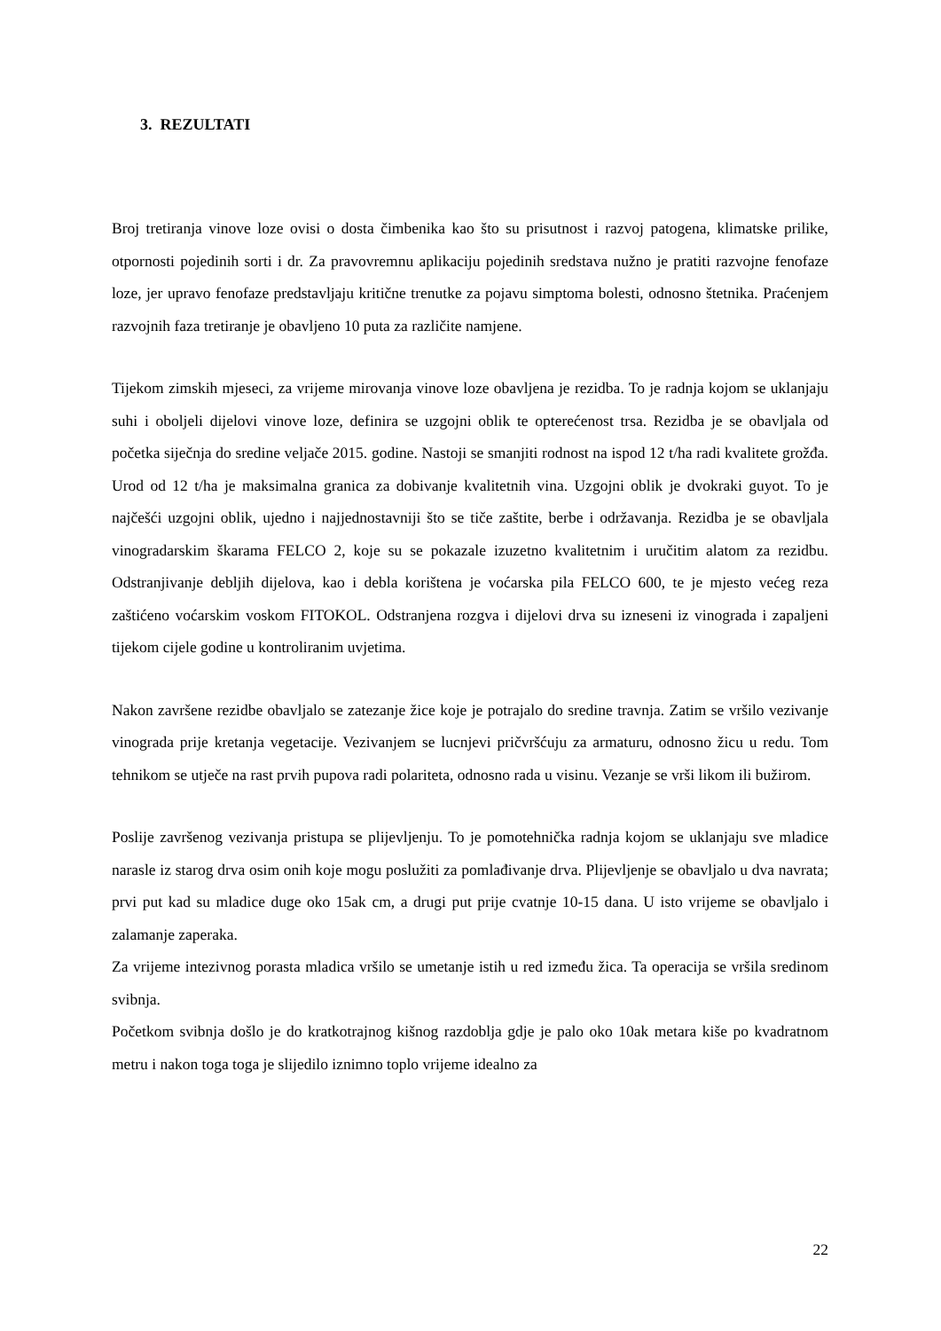3. REZULTATI
Broj tretiranja vinove loze ovisi o dosta čimbenika kao što su prisutnost i razvoj patogena, klimatske prilike, otpornosti pojedinih sorti i dr. Za pravovremnu aplikaciju pojedinih sredstava nužno je pratiti razvojne fenofaze loze, jer upravo fenofaze predstavljaju kritične trenutke za pojavu simptoma bolesti, odnosno štetnika. Praćenjem razvojnih faza tretiranje je obavljeno 10 puta za različite namjene.
Tijekom zimskih mjeseci, za vrijeme mirovanja vinove loze obavljena je rezidba. To je radnja kojom se uklanjaju suhi i oboljeli dijelovi vinove loze, definira se uzgojni oblik te opterećenost trsa. Rezidba je se obavljala od početka siječnja do sredine veljače 2015. godine. Nastoji se smanjiti rodnost na ispod 12 t/ha radi kvalitete grožđa. Urod od 12 t/ha je maksimalna granica za dobivanje kvalitetnih vina. Uzgojni oblik je dvokraki guyot. To je najčešći uzgojni oblik, ujedno i najjednostavniji što se tiče zaštite, berbe i održavanja. Rezidba je se obavljala vinogradarskim škarama FELCO 2, koje su se pokazale izuzetno kvalitetnim i uručitim alatom za rezidbu. Odstranjivanje debljih dijelova, kao i debla korištena je voćarska pila FELCO 600, te je mjesto većeg reza zaštićeno voćarskim voskom FITOKOL. Odstranjena rozgva i dijelovi drva su izneseni iz vinograda i zapaljeni tijekom cijele godine u kontroliranim uvjetima.
Nakon završene rezidbe obavljalo se zatezanje žice koje je potrajalo do sredine travnja. Zatim se vršilo vezivanje vinograda prije kretanja vegetacije. Vezivanjem se lucnjevi pričvršćuju za armaturu, odnosno žicu u redu. Tom tehnikom se utječe na rast prvih pupova radi polariteta, odnosno rada u visinu. Vezanje se vrši likom ili bužirom.
Poslije završenog vezivanja pristupa se plijevljenju. To je pomotehnička radnja kojom se uklanjaju sve mladice narasle iz starog drva osim onih koje mogu poslužiti za pomlađivanje drva. Plijevljenje se obavljalo u dva navrata; prvi put kad su mladice duge oko 15ak cm, a drugi put prije cvatnje 10-15 dana. U isto vrijeme se obavljalo i zalamanje zaperaka.
Za vrijeme intezivnog porasta mladica vršilo se umetanje istih u red između žica. Ta operacija se vršila sredinom svibnja.
Početkom svibnja došlo je do kratkotrajnog kišnog razdoblja gdje je palo oko 10ak metara kiše po kvadratnom metru i nakon toga toga je slijedilo iznimno toplo vrijeme idealno za
22